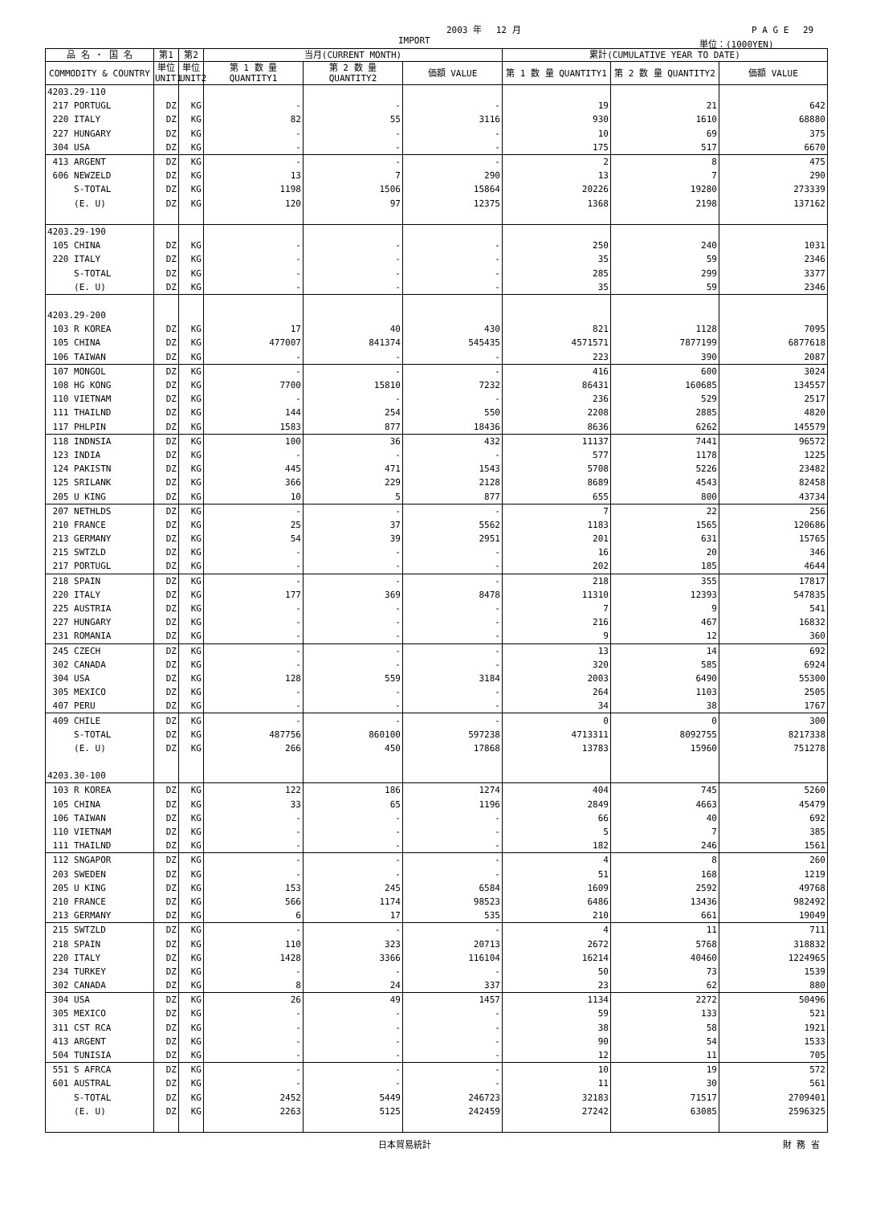2003 年　 12 月 P A G E　 29
IMPORT 単位：(1000YEN)
| 品 名 ・ 国 名 | 第1 | 第2 | 当月(CURRENT MONTH) | | | 累計(CUMULATIVE YEAR TO DATE) | | |
| --- | --- | --- | --- | --- | --- | --- | --- | --- |
| COMMODITY & COUNTRY | 単位 UNIT1 | 単位 UNIT2 | 第 1 数 量 QUANTITY1 | 第 2 数 量 QUANTITY2 | 価額 VALUE | 第 1 数 量 QUANTITY1 | 第 2 数 量 QUANTITY2 | 価額 VALUE |
| 4203.29-110 | | | | | | | | |
| 217 PORTUGL | DZ | KG | - | - | - | 19 | 21 | 642 |
| 220 ITALY | DZ | KG | 82 | 55 | 3116 | 930 | 1610 | 68880 |
| 227 HUNGARY | DZ | KG | - | - | - | 10 | 69 | 375 |
| 304 USA | DZ | KG | - | - | - | 175 | 517 | 6670 |
| 413 ARGENT | DZ | KG | - | - | - | 2 | 8 | 475 |
| 606 NEWZELD | DZ | KG | 13 | 7 | 290 | 13 | 7 | 290 |
| S-TOTAL | DZ | KG | 1198 | 1506 | 15864 | 20226 | 19280 | 273339 |
| (E. U) | DZ | KG | 120 | 97 | 12375 | 1368 | 2198 | 137162 |
| 4203.29-190 | | | | | | | | |
| 105 CHINA | DZ | KG | - | - | - | 250 | 240 | 1031 |
| 220 ITALY | DZ | KG | - | - | - | 35 | 59 | 2346 |
| S-TOTAL | DZ | KG | - | - | - | 285 | 299 | 3377 |
| (E. U) | DZ | KG | - | - | - | 35 | 59 | 2346 |
| 4203.29-200 | | | | | | | | |
| 103 R KOREA | DZ | KG | 17 | 40 | 430 | 821 | 1128 | 7095 |
| 105 CHINA | DZ | KG | 477007 | 841374 | 545435 | 4571571 | 7877199 | 6877618 |
| 106 TAIWAN | DZ | KG | - | - | - | 223 | 390 | 2087 |
| 107 MONGOL | DZ | KG | - | - | - | 416 | 600 | 3024 |
| 108 HG KONG | DZ | KG | 7700 | 15810 | 7232 | 86431 | 160685 | 134557 |
| 110 VIETNAM | DZ | KG | - | - | - | 236 | 529 | 2517 |
| 111 THAILND | DZ | KG | 144 | 254 | 550 | 2208 | 2885 | 4820 |
| 117 PHLPIN | DZ | KG | 1583 | 877 | 18436 | 8636 | 6262 | 145579 |
| 118 INDNSIA | DZ | KG | 100 | 36 | 432 | 11137 | 7441 | 96572 |
| 123 INDIA | DZ | KG | - | - | - | 577 | 1178 | 1225 |
| 124 PAKISTN | DZ | KG | 445 | 471 | 1543 | 5708 | 5226 | 23482 |
| 125 SRILANK | DZ | KG | 366 | 229 | 2128 | 8689 | 4543 | 82458 |
| 205 U KING | DZ | KG | 10 | 5 | 877 | 655 | 800 | 43734 |
| 207 NETHLDS | DZ | KG | - | - | - | 7 | 22 | 256 |
| 210 FRANCE | DZ | KG | 25 | 37 | 5562 | 1183 | 1565 | 120686 |
| 213 GERMANY | DZ | KG | 54 | 39 | 2951 | 201 | 631 | 15765 |
| 215 SWTZLD | DZ | KG | - | - | - | 16 | 20 | 346 |
| 217 PORTUGL | DZ | KG | - | - | - | 202 | 185 | 4644 |
| 218 SPAIN | DZ | KG | - | - | - | 218 | 355 | 17817 |
| 220 ITALY | DZ | KG | 177 | 369 | 8478 | 11310 | 12393 | 547835 |
| 225 AUSTRIA | DZ | KG | - | - | - | 7 | 9 | 541 |
| 227 HUNGARY | DZ | KG | - | - | - | 216 | 467 | 16832 |
| 231 ROMANIA | DZ | KG | - | - | - | 9 | 12 | 360 |
| 245 CZECH | DZ | KG | - | - | - | 13 | 14 | 692 |
| 302 CANADA | DZ | KG | - | - | - | 320 | 585 | 6924 |
| 304 USA | DZ | KG | 128 | 559 | 3184 | 2003 | 6490 | 55300 |
| 305 MEXICO | DZ | KG | - | - | - | 264 | 1103 | 2505 |
| 407 PERU | DZ | KG | - | - | - | 34 | 38 | 1767 |
| 409 CHILE | DZ | KG | - | - | - | 0 | 0 | 300 |
| S-TOTAL | DZ | KG | 487756 | 860100 | 597238 | 4713311 | 8092755 | 8217338 |
| (E. U) | DZ | KG | 266 | 450 | 17868 | 13783 | 15960 | 751278 |
| 4203.30-100 | | | | | | | | |
| 103 R KOREA | DZ | KG | 122 | 186 | 1274 | 404 | 745 | 5260 |
| 105 CHINA | DZ | KG | 33 | 65 | 1196 | 2849 | 4663 | 45479 |
| 106 TAIWAN | DZ | KG | - | - | - | 66 | 40 | 692 |
| 110 VIETNAM | DZ | KG | - | - | - | 5 | 7 | 385 |
| 111 THAILND | DZ | KG | - | - | - | 182 | 246 | 1561 |
| 112 SNGAPOR | DZ | KG | - | - | - | 4 | 8 | 260 |
| 203 SWEDEN | DZ | KG | - | - | - | 51 | 168 | 1219 |
| 205 U KING | DZ | KG | 153 | 245 | 6584 | 1609 | 2592 | 49768 |
| 210 FRANCE | DZ | KG | 566 | 1174 | 98523 | 6486 | 13436 | 982492 |
| 213 GERMANY | DZ | KG | 6 | 17 | 535 | 210 | 661 | 19049 |
| 215 SWTZLD | DZ | KG | - | - | - | 4 | 11 | 711 |
| 218 SPAIN | DZ | KG | 110 | 323 | 20713 | 2672 | 5768 | 318832 |
| 220 ITALY | DZ | KG | 1428 | 3366 | 116104 | 16214 | 40460 | 1224965 |
| 234 TURKEY | DZ | KG | - | - | - | 50 | 73 | 1539 |
| 302 CANADA | DZ | KG | 8 | 24 | 337 | 23 | 62 | 880 |
| 304 USA | DZ | KG | 26 | 49 | 1457 | 1134 | 2272 | 50496 |
| 305 MEXICO | DZ | KG | - | - | - | 59 | 133 | 521 |
| 311 CST RCA | DZ | KG | - | - | - | 38 | 58 | 1921 |
| 413 ARGENT | DZ | KG | - | - | - | 90 | 54 | 1533 |
| 504 TUNISIA | DZ | KG | - | - | - | 12 | 11 | 705 |
| 551 S AFRCA | DZ | KG | - | - | - | 10 | 19 | 572 |
| 601 AUSTRAL | DZ | KG | - | - | - | 11 | 30 | 561 |
| S-TOTAL | DZ | KG | 2452 | 5449 | 246723 | 32183 | 71517 | 2709401 |
| (E. U) | DZ | KG | 2263 | 5125 | 242459 | 27242 | 63085 | 2596325 |
日本貿易統計 財 務 省